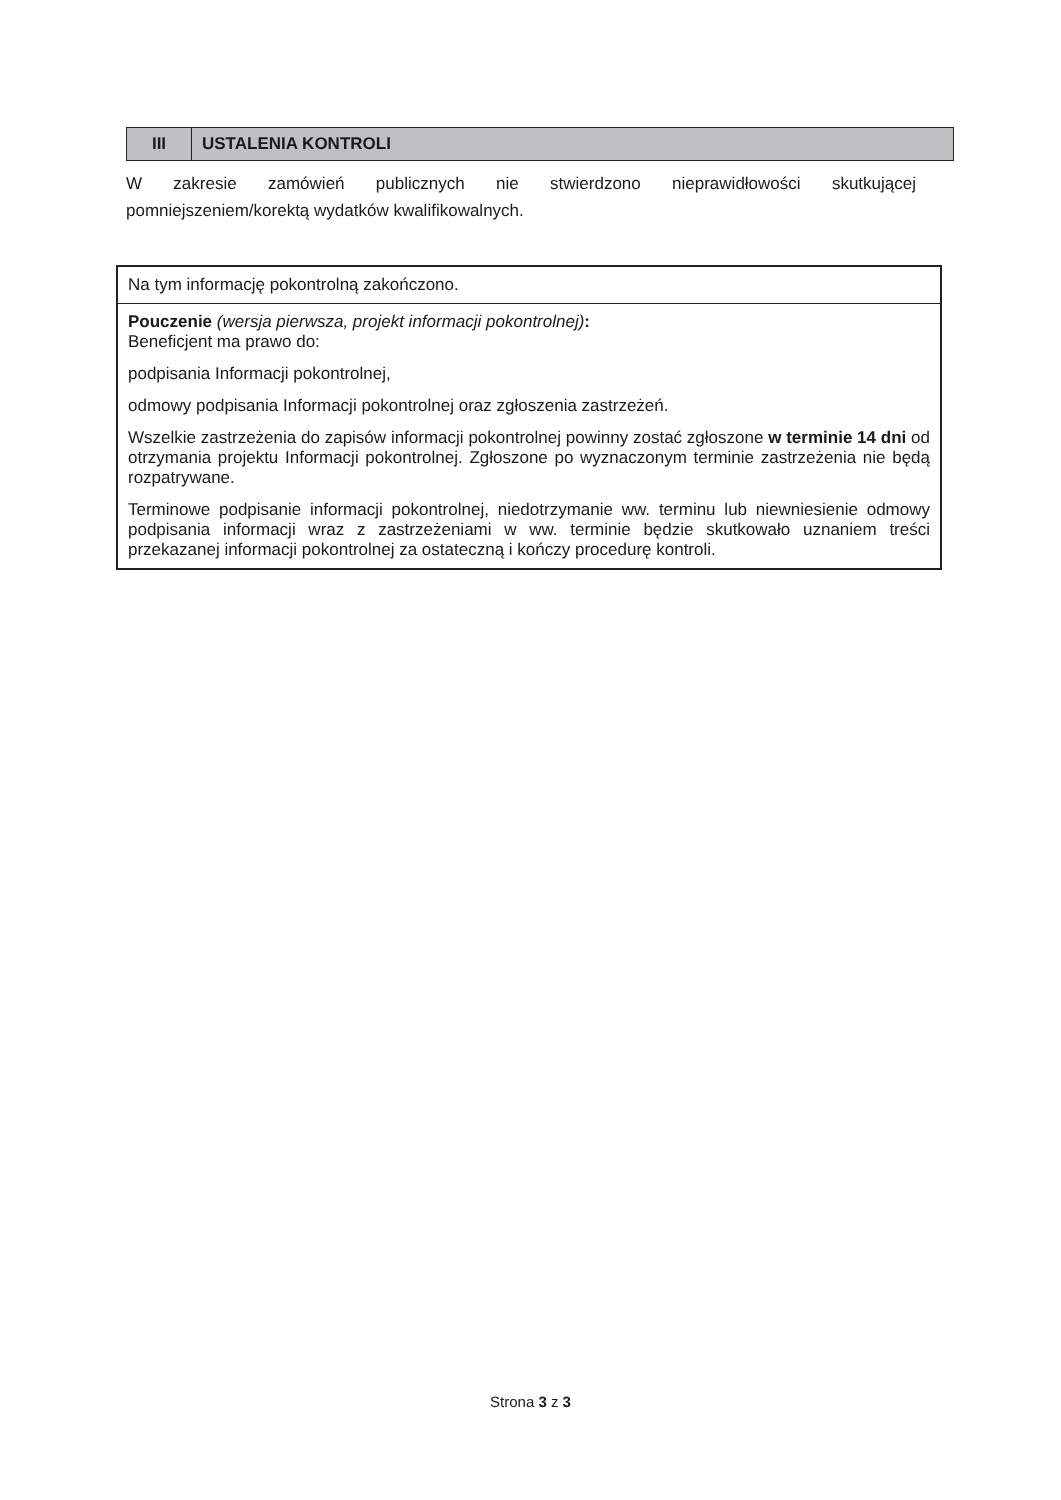| III | USTALENIA KONTROLI |
W zakresie zamówień publicznych nie stwierdzono nieprawidłowości skutkującej pomniejszeniem/korektą wydatków kwalifikowalnych.
| Na tym informację pokontrolną zakończono. |
| Pouczenie (wersja pierwsza, projekt informacji pokontrolnej) : Beneficjent ma prawo do: podpisania Informacji pokontrolnej, odmowy podpisania Informacji pokontrolnej oraz zgłoszenia zastrzeżeń. Wszelkie zastrzeżenia do zapisów informacji pokontrolnej powinny zostać zgłoszone w terminie 14 dni od otrzymania projektu Informacji pokontrolnej. Zgłoszone po wyznaczonym terminie zastrzeżenia nie będą rozpatrywane. Terminowe podpisanie informacji pokontrolnej, niedotrzymanie ww. terminu lub niewniesienie odmowy podpisania informacji wraz z zastrzeżeniami w ww. terminie będzie skutkowało uznaniem treści przekazanej informacji pokontrolnej za ostateczną i kończy procedurę kontroli. |
Strona 3 z 3